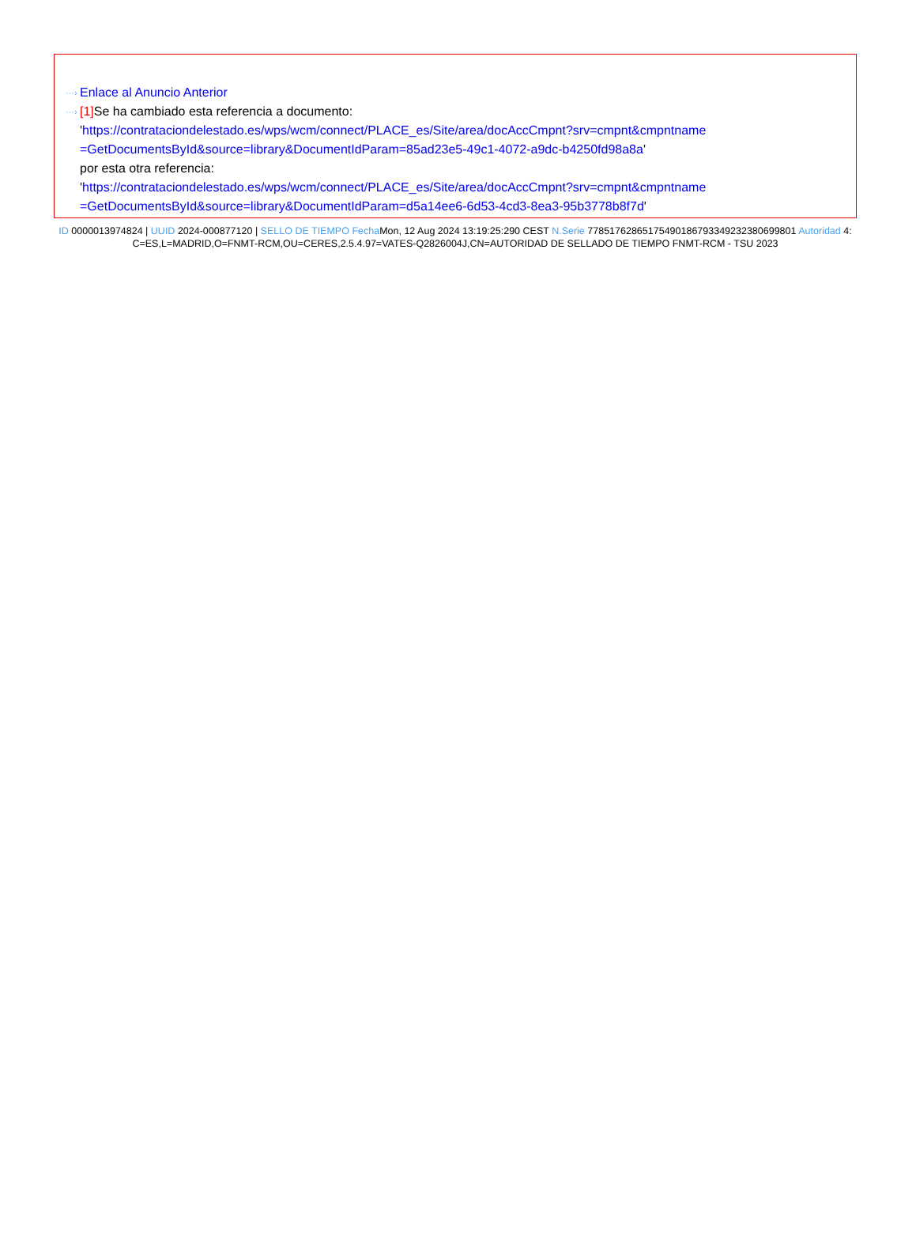···› Enlace al Anuncio Anterior
···› [1] Se ha cambiado esta referencia a documento:
'https://contrataciondelestado.es/wps/wcm/connect/PLACE_es/Site/area/docAccCmpnt?srv=cmpnt&cmpntname =GetDocumentsById&source=library&DocumentIdParam=85ad23e5-49c1-4072-a9dc-b4250fd98a8a'
por esta otra referencia:
'https://contrataciondelestado.es/wps/wcm/connect/PLACE_es/Site/area/docAccCmpnt?srv=cmpnt&cmpntname =GetDocumentsById&source=library&DocumentIdParam=d5a14ee6-6d53-4cd3-8ea3-95b3778b8f7d'
ID 0000013974824 | UUID 2024-000877120 | SELLO DE TIEMPO Fecha Mon, 12 Aug 2024 13:19:25:290 CEST N.Serie 778517628651754901867933492323806998​01 Autoridad 4: C=ES,L=MADRID,O=FNMT-RCM,OU=CERES,2.5.4.97=VATES-Q2826004J,CN=AUTORIDAD DE SELLADO DE TIEMPO FNMT-RCM - TSU 2023